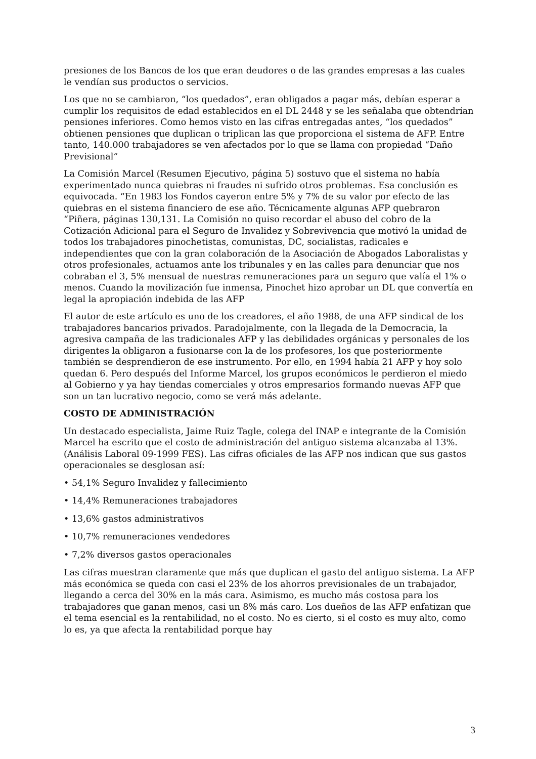presiones de los Bancos de los que eran deudores o de las grandes empresas a las cuales le vendían sus productos o servicios.
Los que no se cambiaron, “los quedados”, eran obligados a pagar más, debían esperar a cumplir los requisitos de edad establecidos en el DL 2448 y se les señalaba que obtendrían pensiones inferiores. Como hemos visto en las cifras entregadas antes, “los quedados” obtienen pensiones que duplican o triplican las que proporciona el sistema de AFP. Entre tanto, 140.000 trabajadores se ven afectados por lo que se llama con propiedad “Daño Previsional”
La Comisión Marcel (Resumen Ejecutivo, página 5) sostuvo que el sistema no había experimentado nunca quiebras ni fraudes ni sufrido otros problemas. Esa conclusión es equivocada. “En 1983 los Fondos cayeron entre 5% y 7% de su valor por efecto de las quiebras en el sistema financiero de ese año. Técnicamente algunas AFP quebraron “Piñera, páginas 130,131. La Comisión no quiso recordar el abuso del cobro de la Cotización Adicional para el Seguro de Invalidez y Sobrevivencia que motivó la unidad de todos los trabajadores pinochetistas, comunistas, DC, socialistas, radicales e independientes que con la gran colaboración de la Asociación de Abogados Laboralistas y otros profesionales, actuamos ante los tribunales y en las calles para denunciar que nos cobraban el 3, 5% mensual de nuestras remuneraciones para un seguro que valía el 1% o menos. Cuando la movilización fue inmensa, Pinochet hizo aprobar un DL que convertía en legal la apropiación indebida de las AFP
El autor de este artículo es uno de los creadores, el año 1988, de una AFP sindical de los trabajadores bancarios privados. Paradojalmente, con la llegada de la Democracia, la agresiva campaña de las tradicionales AFP y las debilidades orgánicas y personales de los dirigentes la obligaron a fusionarse con la de los profesores, los que posteriormente también se desprendieron de ese instrumento. Por ello, en 1994 había 21 AFP y hoy solo quedan 6. Pero después del Informe Marcel, los grupos económicos le perdieron el miedo al Gobierno y ya hay tiendas comerciales y otros empresarios formando nuevas AFP que son un tan lucrativo negocio, como se verá más adelante.
COSTO DE ADMINISTRACIÓN
Un destacado especialista, Jaime Ruiz Tagle, colega del INAP e integrante de la Comisión Marcel ha escrito que el costo de administración del antiguo sistema alcanzaba al 13%.(Análisis Laboral 09-1999 FES). Las cifras oficiales de las AFP nos indican que sus gastos operacionales se desglosan así:
• 54,1% Seguro Invalidez y fallecimiento
• 14,4% Remuneraciones trabajadores
• 13,6% gastos administrativos
• 10,7% remuneraciones vendedores
• 7,2% diversos gastos operacionales
Las cifras muestran claramente que más que duplican el gasto del antiguo sistema. La AFP más económica se queda con casi el 23% de los ahorros previsionales de un trabajador, llegando a cerca del 30% en la más cara. Asimismo, es mucho más costosa para los trabajadores que ganan menos, casi un 8% más caro. Los dueños de las AFP enfatizan que el tema esencial es la rentabilidad, no el costo. No es cierto, si el costo es muy alto, como lo es, ya que afecta la rentabilidad porque hay
3